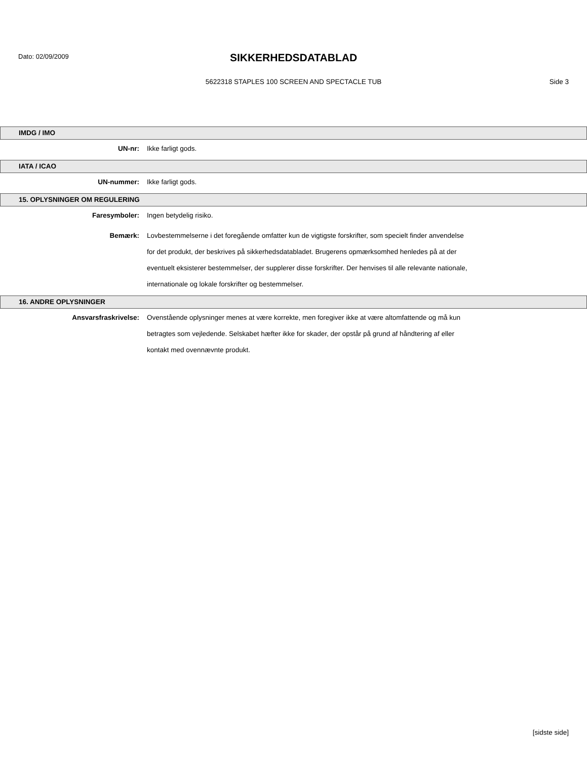Dato: 02/09/2009
SIKKERHEDSDATABLAD
5622318 STAPLES 100 SCREEN AND SPECTACLE TUB Side 3
IMDG / IMO
UN-nr:
Ikke farligt gods.
IATA / ICAO
UN-nummer:
Ikke farligt gods.
15. OPLYSNINGER OM REGULERING
Faresymboler:
Ingen betydelig risiko.
Bemærk:
Lovbestemmelserne i det foregående omfatter kun de vigtigste forskrifter, som specielt finder anvendelse for det produkt, der beskrives på sikkerhedsdatabladet. Brugerens opmærksomhed henledes på at der eventuelt eksisterer bestemmelser, der supplerer disse forskrifter. Der henvises til alle relevante nationale, internationale og lokale forskrifter og bestemmelser.
16. ANDRE OPLYSNINGER
Ansvarsfraskrivelse:
Ovenstående oplysninger menes at være korrekte, men foregiver ikke at være altomfattende og må kun betragtes som vejledende. Selskabet hæfter ikke for skader, der opstår på grund af håndtering af eller kontakt med ovennævnte produkt.
[sidste side]